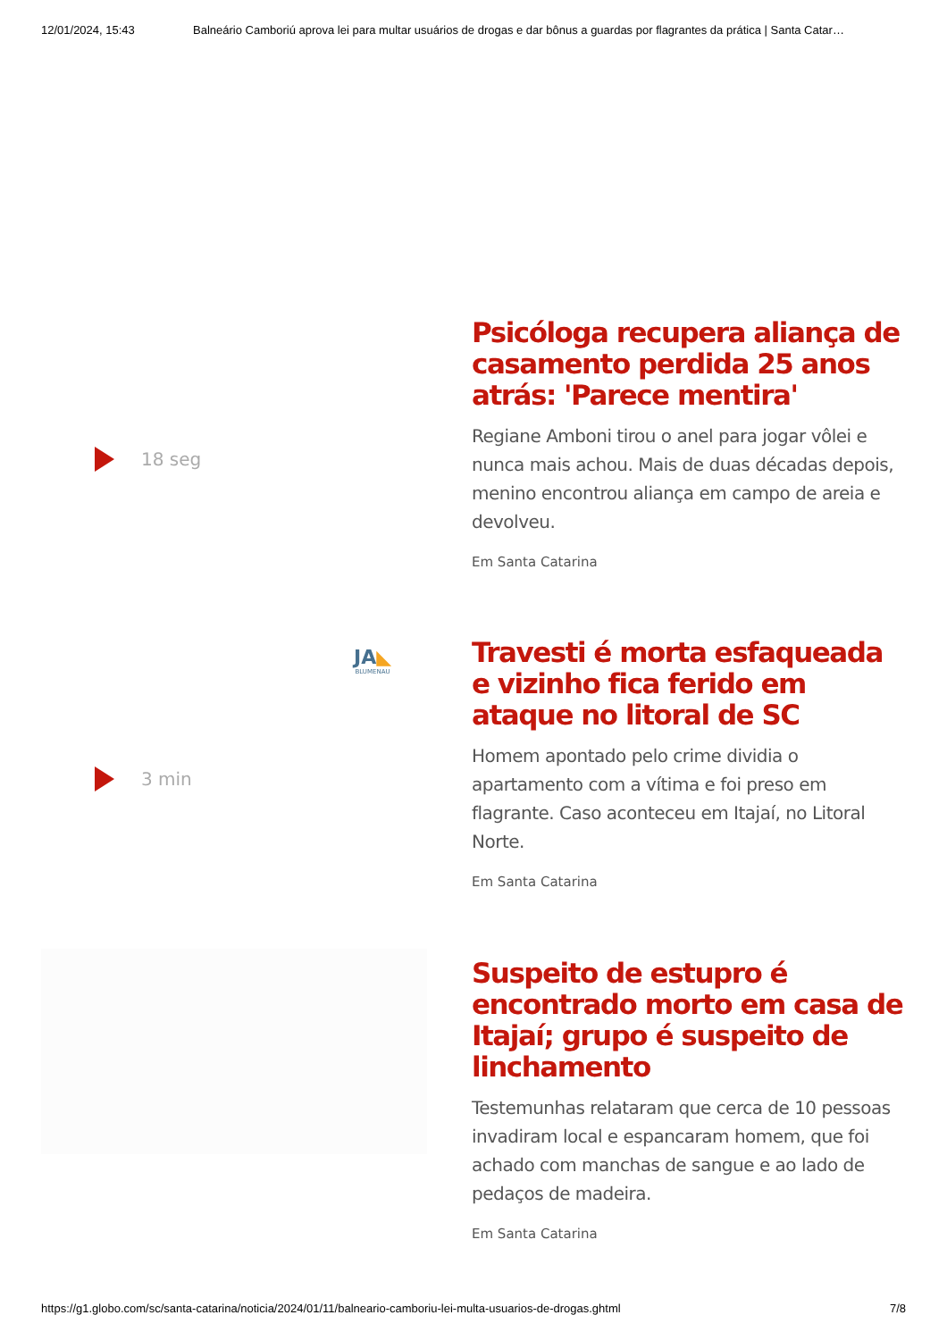12/01/2024, 15:43 Balneário Camboriú aprova lei para multar usuários de drogas e dar bônus a guardas por flagrantes da prática | Santa Catar…
18 seg
Psicóloga recupera aliança de casamento perdida 25 anos atrás: 'Parece mentira'
Regiane Amboni tirou o anel para jogar vôlei e nunca mais achou. Mais de duas décadas depois, menino encontrou aliança em campo de areia e devolveu.
Em Santa Catarina
JA◣
BLUMENAU
3 min
Travesti é morta esfaqueada e vizinho fica ferido em ataque no litoral de SC
Homem apontado pelo crime dividia o apartamento com a vítima e foi preso em flagrante. Caso aconteceu em Itajaí, no Litoral Norte.
Em Santa Catarina
Suspeito de estupro é encontrado morto em casa de Itajaí; grupo é suspeito de linchamento
Testemunhas relataram que cerca de 10 pessoas invadiram local e espancaram homem, que foi achado com manchas de sangue e ao lado de pedaços de madeira.
Em Santa Catarina
https://g1.globo.com/sc/santa-catarina/noticia/2024/01/11/balneario-camboriu-lei-multa-usuarios-de-drogas.ghtml 7/8